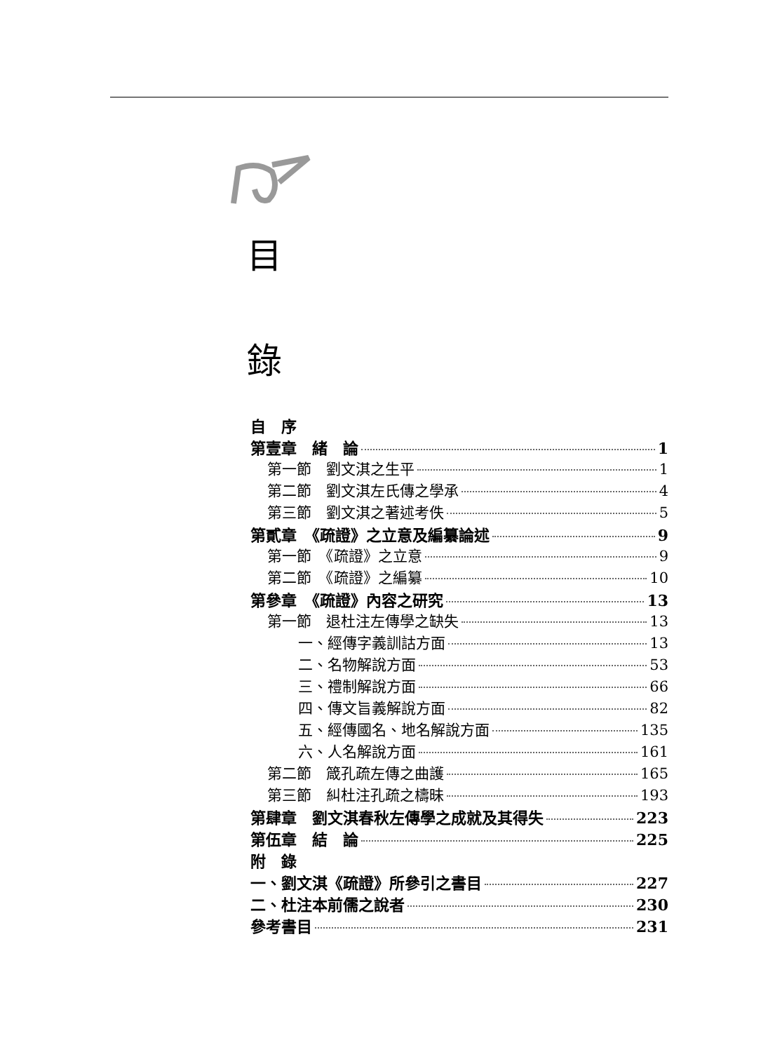目
錄
自　序
第壹章　緒　論 1
第一節　劉文淇之生平 1
第二節　劉文淇左氏傳之學承 4
第三節　劉文淇之著述考佚 5
第貳章　《疏證》之立意及編纂論述 9
第一節　《疏證》之立意 9
第二節　《疏證》之編纂 10
第參章　《疏證》內容之研究 13
第一節　退杜注左傳學之缺失 13
一、經傳字義訓詁方面 13
二、名物解說方面 53
三、禮制解說方面 66
四、傳文旨義解說方面 82
五、經傳國名、地名解說方面 135
六、人名解說方面 161
第二節　箴孔疏左傳之曲護 165
第三節　糾杜注孔疏之檮昧 193
第肆章　劉文淇春秋左傳學之成就及其得失 223
第伍章　結　論 225
附　錄
一、劉文淇《疏證》所參引之書目 227
二、杜注本前儒之說者 230
參考書目 231